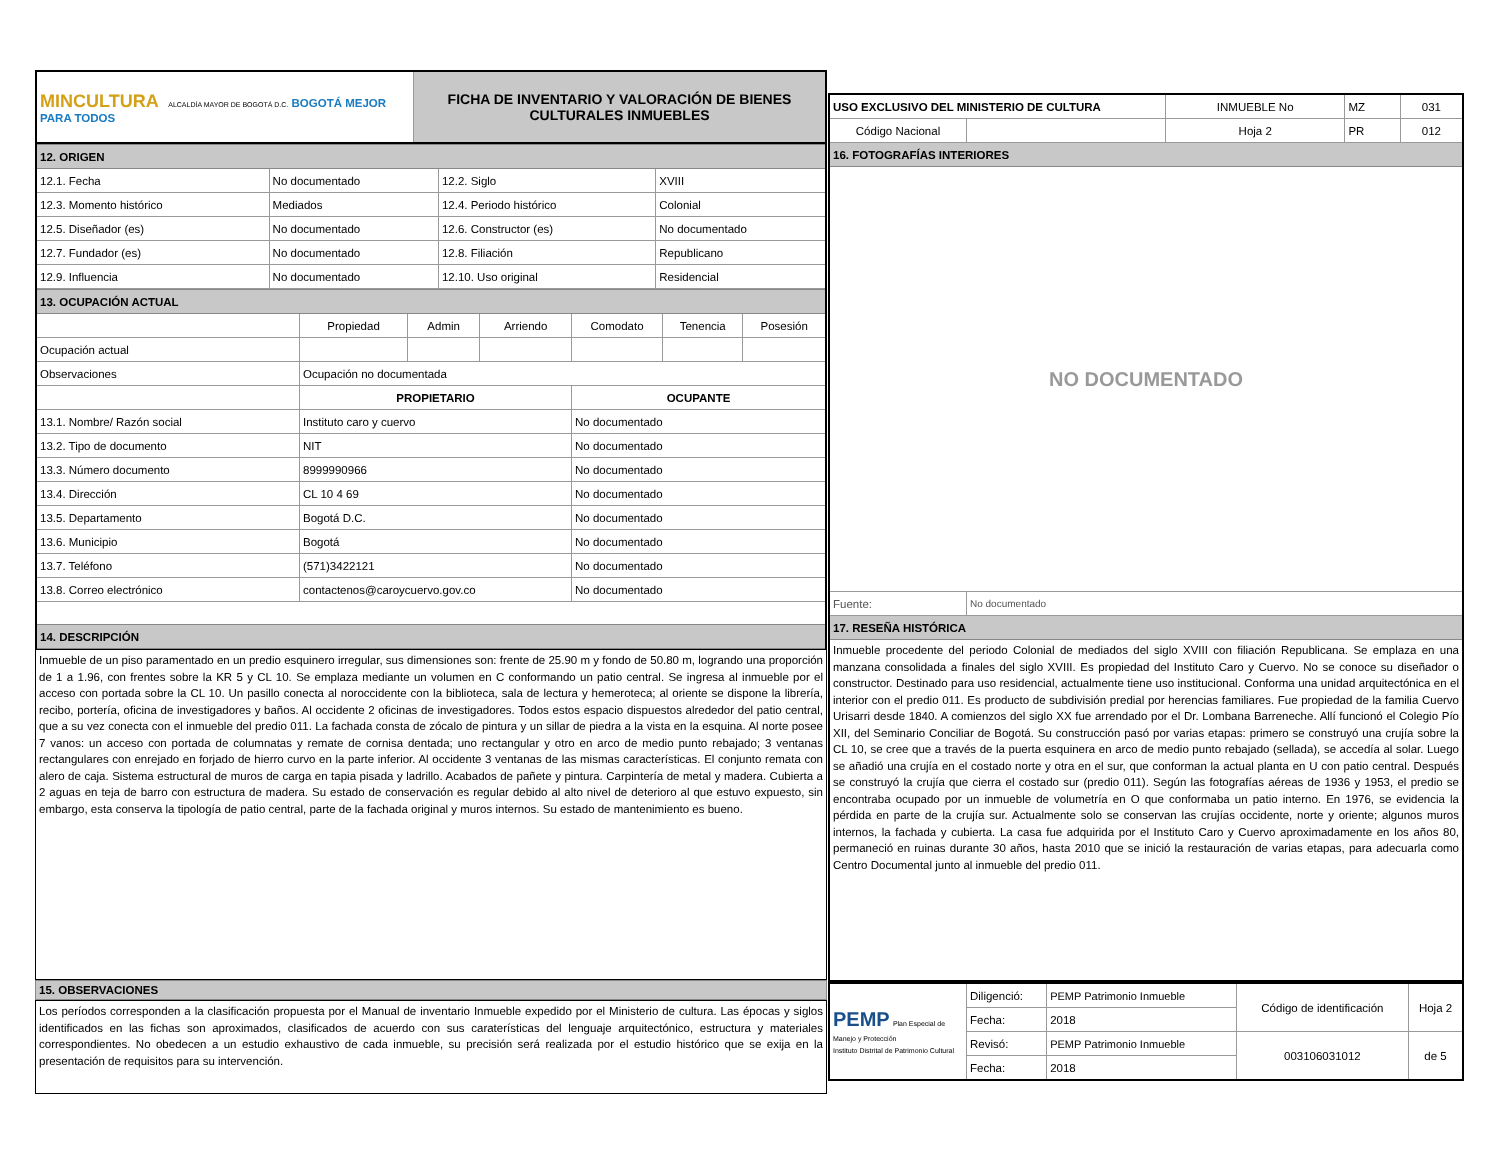| MINCULTURA ALCALDÍA MAYOR DE BOGOTÁ D.C. BOGOTÁ MEJOR PARA TODOS | FICHA DE INVENTARIO Y VALORACIÓN DE BIENES CULTURALES INMUEBLES |
| 12. ORIGEN | | | |
| 12.1. Fecha | No documentado | 12.2. Siglo | XVIII |
| 12.3. Momento histórico | Mediados | 12.4. Periodo histórico | Colonial |
| 12.5. Diseñador (es) | No documentado | 12.6. Constructor (es) | No documentado |
| 12.7. Fundador (es) | No documentado | 12.8. Filiación | Republicano |
| 12.9. Influencia | No documentado | 12.10. Uso original | Residencial |
| 13. OCUPACIÓN ACTUAL | | | | | | |
| | Propiedad | Admin | Arriendo | Comodato | Tenencia | Posesión |
| Ocupación actual | | | | | | |
| Observaciones | Ocupación no documentada | | | | | |
| | PROPIETARIO | | | OCUPANTE | | |
| 13.1. Nombre/ Razón social | Instituto caro y cuervo | | | No documentado | | |
| 13.2. Tipo de documento | NIT | | | No documentado | | |
| 13.3. Número documento | 8999990966 | | | No documentado | | |
| 13.4. Dirección | CL 10 4 69 | | | No documentado | | |
| 13.5. Departamento | Bogotá D.C. | | | No documentado | | |
| 13.6. Municipio | Bogotá | | | No documentado | | |
| 13.7. Teléfono | (571)3422121 | | | No documentado | | |
| 13.8. Correo electrónico | contactenos@caroycuervo.gov.co | | | No documentado | | |
| 14. DESCRIPCIÓN | | | | | | |
Inmueble de un piso paramentado en un predio esquinero irregular, sus dimensiones son: frente de 25.90 m y fondo de 50.80 m, logrando una proporción de 1 a 1.96, con frentes sobre la KR 5 y CL 10. Se emplaza mediante un volumen en C conformando un patio central. Se ingresa al inmueble por el acceso con portada sobre la CL 10. Un pasillo conecta al noroccidente con la biblioteca, sala de lectura y hemeroteca; al oriente se dispone la librería, recibo, portería, oficina de investigadores y baños. Al occidente 2 oficinas de investigadores. Todos estos espacio dispuestos alrededor del patio central, que a su vez conecta con el inmueble del predio 011. La fachada consta de zócalo de pintura y un sillar de piedra a la vista en la esquina. Al norte posee 7 vanos: un acceso con portada de columnatas y remate de cornisa dentada; uno rectangular y otro en arco de medio punto rebajado; 3 ventanas rectangulares con enrejado en forjado de hierro curvo en la parte inferior. Al occidente 3 ventanas de las mismas características. El conjunto remata con alero de caja. Sistema estructural de muros de carga en tapia pisada y ladrillo. Acabados de pañete y pintura. Carpintería de metal y madera. Cubierta a 2 aguas en teja de barro con estructura de madera. Su estado de conservación es regular debido al alto nivel de deterioro al que estuvo expuesto, sin embargo, esta conserva la tipología de patio central, parte de la fachada original y muros internos. Su estado de mantenimiento es bueno.
15. OBSERVACIONES
Los períodos corresponden a la clasificación propuesta por el Manual de inventario Inmueble expedido por el Ministerio de cultura. Las épocas y siglos identificados en las fichas son aproximados, clasificados de acuerdo con sus caraterísticas del lenguaje arquitectónico, estructura y materiales correspondientes. No obedecen a un estudio exhaustivo de cada inmueble, su precisión será realizada por el estudio histórico que se exija en la presentación de requisitos para su intervención.
| USO EXCLUSIVO DEL MINISTERIO DE CULTURA | | INMUEBLE No | MZ | 031 |
| Código Nacional | | Hoja 2 | PR | 012 |
| 16. FOTOGRAFÍAS INTERIORES | | | | |
| NO DOCUMENTADO | | | | |
| Fuente: | No documentado | | | |
| 17. RESEÑA HISTÓRICA | | | | |
| Inmueble procedente del periodo Colonial de mediados del siglo XVIII con filiación Republicana. Se emplaza en una manzana consolidada a finales del siglo XVIII. Es propiedad del Instituto Caro y Cuervo. No se conoce su diseñador o constructor. Destinado para uso residencial, actualmente tiene uso institucional. Conforma una unidad arquitectónica en el interior con el predio 011. Es producto de subdivisión predial por herencias familiares. Fue propiedad de la familia Cuervo Urisarri desde 1840. A comienzos del siglo XX fue arrendado por el Dr. Lombana Barreneche. Allí funcionó el Colegio Pío XII, del Seminario Conciliar de Bogotá. Su construcción pasó por varias etapas: primero se construyó una crujía sobre la CL 10, se cree que a través de la puerta esquinera en arco de medio punto rebajado (sellada), se accedía al solar. Luego se añadió una crujía en el costado norte y otra en el sur, que conforman la actual planta en U con patio central. Después se construyó la crujía que cierra el costado sur (predio 011). Según las fotografías aéreas de 1936 y 1953, el predio se encontraba ocupado por un inmueble de volumetría en O que conformaba un patio interno. En 1976, se evidencia la pérdida en parte de la crujía sur. Actualmente solo se conservan las crujías occidente, norte y oriente; algunos muros internos, la fachada y cubierta. La casa fue adquirida por el Instituto Caro y Cuervo aproximadamente en los años 80, permaneció en ruinas durante 30 años, hasta 2010 que se inició la restauración de varias etapas, para adecuarla como Centro Documental junto al inmueble del predio 011. | | | | |
| PEMP Plan Especial de Manejo y Protección Instituto Distrital de Patrimonio Cultural | Diligenció: | PEMP Patrimonio Inmueble | Código de identificación | Hoja 2 |
| | Fecha: | 2018 | | |
| | Revisó: | PEMP Patrimonio Inmueble | 003106031012 | de 5 |
| | Fecha: | 2018 | | |